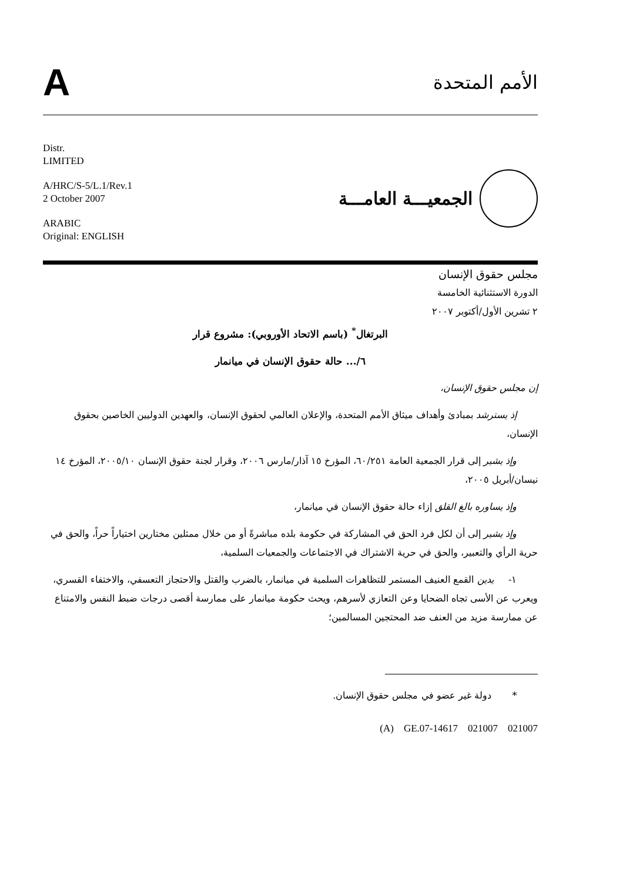A
الأمم المتحدة
Distr.
LIMITED
A/HRC/S-5/L.1/Rev.1
2 October 2007
ARABIC
Original: ENGLISH
الجمعيـــة العامـــة
مجلس حقوق الإنسان
الدورة الاستثنائية الخامسة
٢ تشرين الأول/أكتوبر ٢٠٠٧
البرتغال<sup>*</sup> (باسم الاتحاد الأوروبي): مشروع قرار
٦/... حالة حقوق الإنسان في ميانمار
إن مجلس حقوق الإنسان،
إذ يسترشد بمبادئ وأهداف ميثاق الأمم المتحدة، والإعلان العالمي لحقوق الإنسان، والعهدين الدوليين الخاصين بحقوق الإنسان،
وإذ يشير إلى قرار الجمعية العامة ٦٠/٢٥١، المؤرخ ١٥ آذار/مارس ٢٠٠٦، وقرار لجنة حقوق الإنسان ٢٠٠٥/١٠، المؤرخ ١٤ نيسان/أبريل ٢٠٠٥،
وإذ يساوره بالغ القلق إزاء حالة حقوق الإنسان في ميانمار،
وإذ يشير إلى أن لكل فرد الحق في المشاركة في حكومة بلده مباشرةً أو من خلال ممثلين مختارين اختياراً حراً، والحق في حرية الرأي والتعبير، والحق في حرية الاشتراك في الاجتماعات والجمعيات السلمية،
١- يدين القمع العنيف المستمر للتظاهرات السلمية في ميانمار، بالضرب والقتل والاحتجاز التعسفي، والاختفاء القسري، ويعرب عن الأسى تجاه الضحايا وعن التعازي لأسرهم، ويحث حكومة ميانمار على ممارسة أقصى درجات ضبط النفس والامتناع عن ممارسة مزيد من العنف ضد المحتجين المسالمين؛
* دولة غير عضو في مجلس حقوق الإنسان.
(A) GE.07-14617 021007 021007